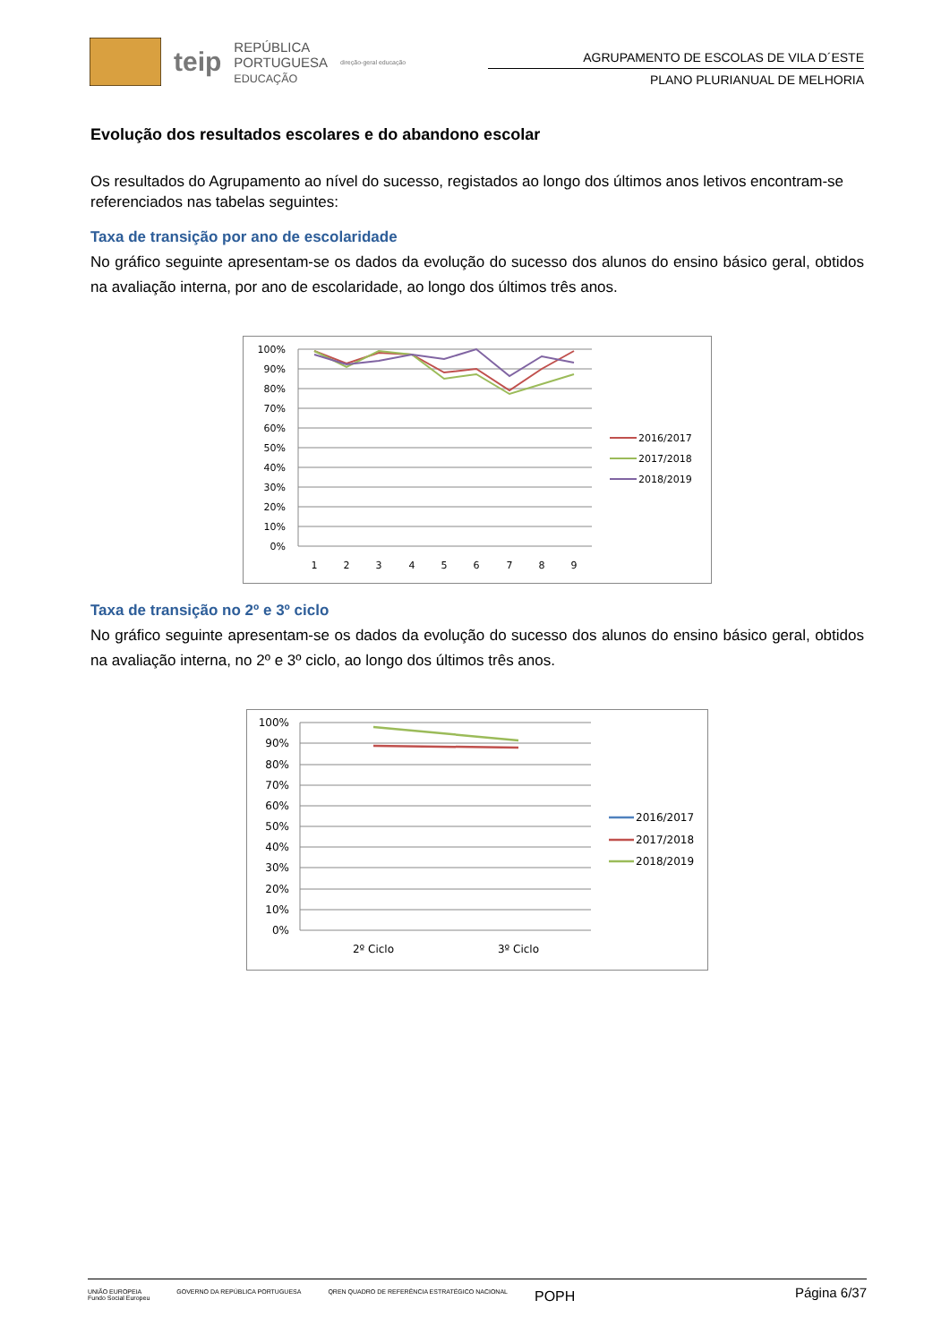teip REPÚBLICA
PORTUGUESA
EDUCAÇÃO direção-geral educação
AGRUPAMENTO DE ESCOLAS DE VILA D´ESTE
PLANO PLURIANUAL DE MELHORIA
Evolução dos resultados escolares e do abandono escolar
Os resultados do Agrupamento ao nível do sucesso, registados ao longo dos últimos anos letivos encontram-se referenciados nas tabelas seguintes:
Taxa de transição por ano de escolaridade
No gráfico seguinte apresentam-se os dados da evolução do sucesso dos alunos do ensino básico geral, obtidos na avaliação interna, por ano de escolaridade, ao longo dos últimos três anos.
100%
90%
80%
70%
60%
50%
40%
30%
20%
10%
0%
1
2
3
4
5
6
7
8
9
2016/2017
2017/2018
2018/2019
Taxa de transição no 2º e 3º ciclo
No gráfico seguinte apresentam-se os dados da evolução do sucesso dos alunos do ensino básico geral, obtidos na avaliação interna, no 2º e 3º ciclo, ao longo dos últimos três anos.
100%
90%
80%
70%
60%
50%
40%
30%
20%
10%
0%
2º Ciclo
3º Ciclo
2016/2017
2017/2018
2018/2019
Página 6/37
UNIÃO EUROPEIA
Fundo Social Europeu GOVERNO DA REPÚBLICA PORTUGUESA QREN QUADRO DE REFERÊNCIA ESTRATÉGICO NACIONAL POPH